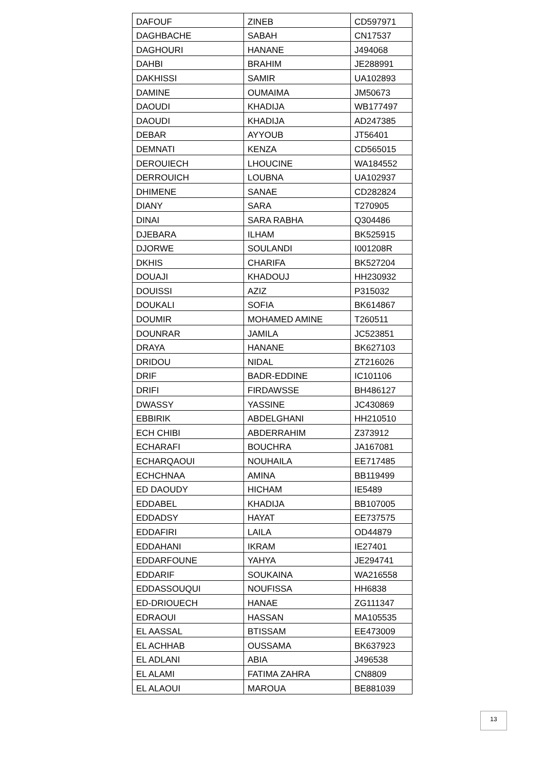| DAFOUF | ZINEB | CD597971 |
| DAGHBACHE | SABAH | CN17537 |
| DAGHOURI | HANANE | J494068 |
| DAHBI | BRAHIM | JE288991 |
| DAKHISSI | SAMIR | UA102893 |
| DAMINE | OUMAIMA | JM50673 |
| DAOUDI | KHADIJA | WB177497 |
| DAOUDI | KHADIJA | AD247385 |
| DEBAR | AYYOUB | JT56401 |
| DEMNATI | KENZA | CD565015 |
| DEROUIECH | LHOUCINE | WA184552 |
| DERROUICH | LOUBNA | UA102937 |
| DHIMENE | SANAE | CD282824 |
| DIANY | SARA | T270905 |
| DINAI | SARA RABHA | Q304486 |
| DJEBARA | ILHAM | BK525915 |
| DJORWE | SOULANDI | I001208R |
| DKHIS | CHARIFA | BK527204 |
| DOUAJI | KHADOUJ | HH230932 |
| DOUISSI | AZIZ | P315032 |
| DOUKALI | SOFIA | BK614867 |
| DOUMIR | MOHAMED AMINE | T260511 |
| DOUNRAR | JAMILA | JC523851 |
| DRAYA | HANANE | BK627103 |
| DRIDOU | NIDAL | ZT216026 |
| DRIF | BADR-EDDINE | IC101106 |
| DRIFI | FIRDAWSSE | BH486127 |
| DWASSY | YASSINE | JC430869 |
| EBBIRIK | ABDELGHANI | HH210510 |
| ECH CHIBI | ABDERRAHIM | Z373912 |
| ECHARAFI | BOUCHRA | JA167081 |
| ECHARQAOUI | NOUHAILA | EE717485 |
| ECHCHNAA | AMINA | BB119499 |
| ED DAOUDY | HICHAM | IE5489 |
| EDDABEL | KHADIJA | BB107005 |
| EDDADSY | HAYAT | EE737575 |
| EDDAFIRI | LAILA | OD44879 |
| EDDAHANI | IKRAM | IE27401 |
| EDDARFOUNE | YAHYA | JE294741 |
| EDDARIF | SOUKAINA | WA216558 |
| EDDASSOUQUI | NOUFISSA | HH6838 |
| ED-DRIOUECH | HANAE | ZG111347 |
| EDRAOUI | HASSAN | MA105535 |
| EL AASSAL | BTISSAM | EE473009 |
| EL ACHHAB | OUSSAMA | BK637923 |
| EL ADLANI | ABIA | J496538 |
| EL ALAMI | FATIMA ZAHRA | CN8809 |
| EL ALAOUI | MAROUA | BE881039 |
13